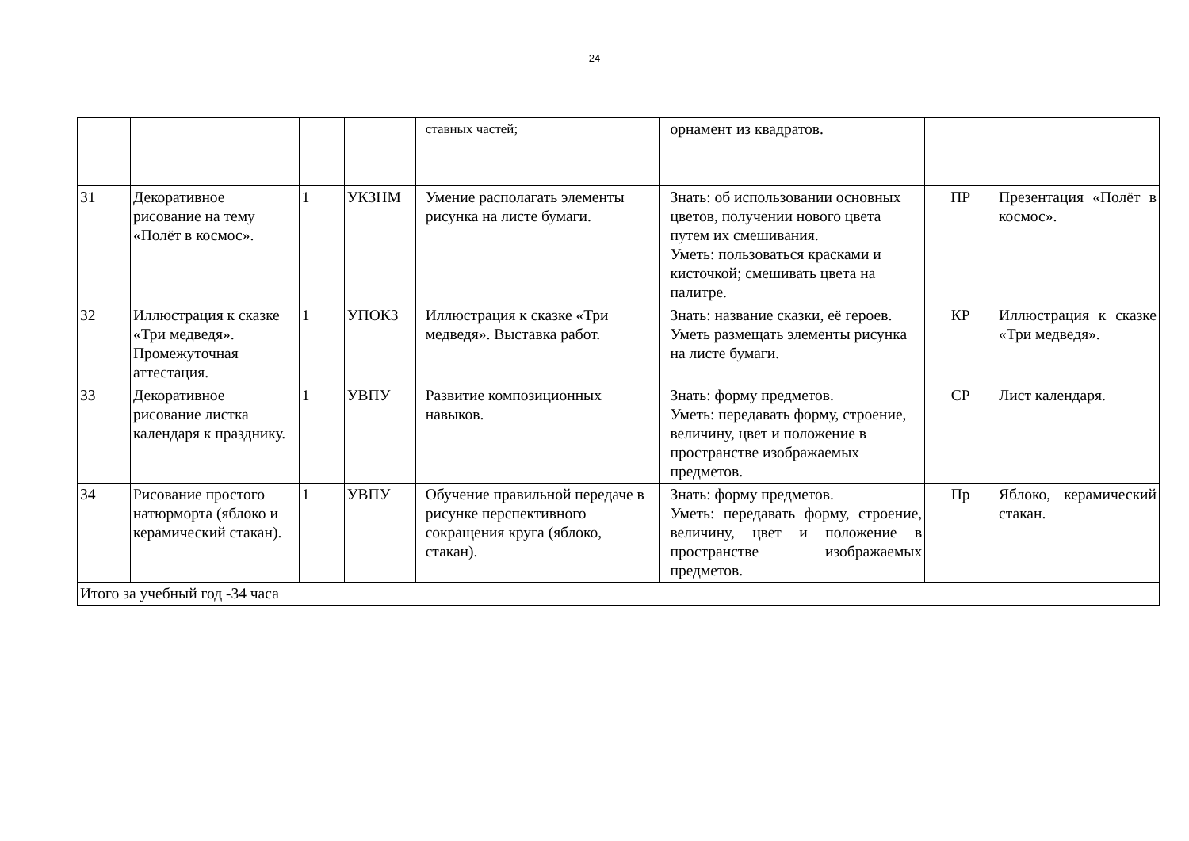24
| | | | | ставных частей; | орнамент из квадратов. | | |
| 31 | Декоративное рисование на тему «Полёт в космос». | 1 | УКЗНМ | Умение располагать элементы рисунка на листе бумаги. | Знать: об использовании основных цветов, получении нового цвета путем их смешивания. Уметь: пользоваться красками и кисточкой; смешивать цвета на палитре. | ПР | Презентация «Полёт в космос». |
| 32 | Иллюстрация к сказке «Три медведя». Промежуточная аттестация. | 1 | УПОКЗ | Иллюстрация к сказке «Три медведя». Выставка работ. | Знать: название сказки, её героев. Уметь размещать элементы рисунка на листе бумаги. | КР | Иллюстрация к сказке «Три медведя». |
| 33 | Декоративное рисование листка календаря к празднику. | 1 | УВПУ | Развитие композиционных навыков. | Знать: форму предметов. Уметь: передавать форму, строение, величину, цвет и положение в пространстве изображаемых предметов. | СР | Лист календаря. |
| 34 | Рисование простого натюрморта (яблоко и керамический стакан). | 1 | УВПУ | Обучение правильной передаче в рисунке перспективного сокращения круга (яблоко, стакан). | Знать: форму предметов. Уметь: передавать форму, строение, величину, цвет и положение в пространстве изображаемых предметов. | Пр | Яблоко, керамический стакан. |
| Итого за учебный год -34 часа | | | | | | | |